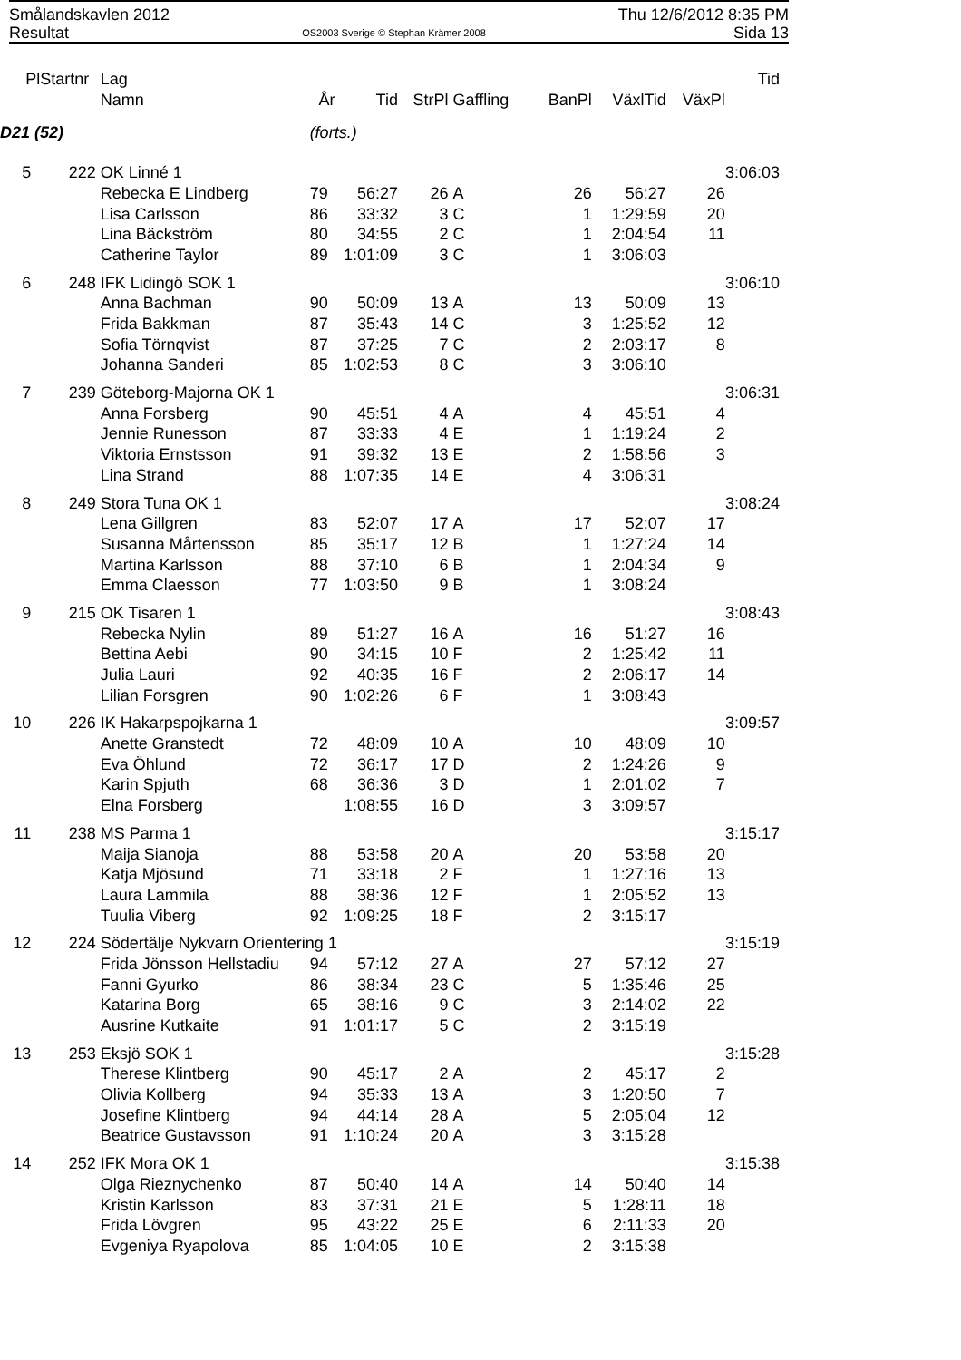Smålandskavlen 2012
Resultat
OS2003 Sverige © Stephan Krämer 2008
Thu 12/6/2012 8:35 PM
Sida 13
| Pl | Startnr | Lag | | | | | | | | Tid |
| --- | --- | --- | --- | --- | --- | --- | --- | --- | --- | --- |
| | | Namn | År | Tid | StrPl | Gaffling | BanPl | VäxlTid | VäxPl | |
| D21 (52) | | | (forts.) | | | | | | | |
| 5 | 222 | OK Linné 1 | | | | | | | | 3:06:03 |
| | | Rebecka E Lindberg | 79 | 56:27 | 26 | A | 26 | 56:27 | 26 | |
| | | Lisa Carlsson | 86 | 33:32 | 3 | C | 1 | 1:29:59 | 20 | |
| | | Lina Bäckström | 80 | 34:55 | 2 | C | 1 | 2:04:54 | 11 | |
| | | Catherine Taylor | 89 | 1:01:09 | 3 | C | 1 | 3:06:03 | | |
| 6 | 248 | IFK Lidingö SOK 1 | | | | | | | | 3:06:10 |
| | | Anna Bachman | 90 | 50:09 | 13 | A | 13 | 50:09 | 13 | |
| | | Frida Bakkman | 87 | 35:43 | 14 | C | 3 | 1:25:52 | 12 | |
| | | Sofia Törnqvist | 87 | 37:25 | 7 | C | 2 | 2:03:17 | 8 | |
| | | Johanna Sanderi | 85 | 1:02:53 | 8 | C | 3 | 3:06:10 | | |
| 7 | 239 | Göteborg-Majorna OK 1 | | | | | | | | 3:06:31 |
| | | Anna Forsberg | 90 | 45:51 | 4 | A | 4 | 45:51 | 4 | |
| | | Jennie Runesson | 87 | 33:33 | 4 | E | 1 | 1:19:24 | 2 | |
| | | Viktoria Ernstsson | 91 | 39:32 | 13 | E | 2 | 1:58:56 | 3 | |
| | | Lina Strand | 88 | 1:07:35 | 14 | E | 4 | 3:06:31 | | |
| 8 | 249 | Stora Tuna OK 1 | | | | | | | | 3:08:24 |
| | | Lena Gillgren | 83 | 52:07 | 17 | A | 17 | 52:07 | 17 | |
| | | Susanna Mårtensson | 85 | 35:17 | 12 | B | 1 | 1:27:24 | 14 | |
| | | Martina Karlsson | 88 | 37:10 | 6 | B | 1 | 2:04:34 | 9 | |
| | | Emma Claesson | 77 | 1:03:50 | 9 | B | 1 | 3:08:24 | | |
| 9 | 215 | OK Tisaren 1 | | | | | | | | 3:08:43 |
| | | Rebecka Nylin | 89 | 51:27 | 16 | A | 16 | 51:27 | 16 | |
| | | Bettina Aebi | 90 | 34:15 | 10 | F | 2 | 1:25:42 | 11 | |
| | | Julia Lauri | 92 | 40:35 | 16 | F | 2 | 2:06:17 | 14 | |
| | | Lilian Forsgren | 90 | 1:02:26 | 6 | F | 1 | 3:08:43 | | |
| 10 | 226 | IK Hakarpspojkarna 1 | | | | | | | | 3:09:57 |
| | | Anette Granstedt | 72 | 48:09 | 10 | A | 10 | 48:09 | 10 | |
| | | Eva Öhlund | 72 | 36:17 | 17 | D | 2 | 1:24:26 | 9 | |
| | | Karin Spjuth | 68 | 36:36 | 3 | D | 1 | 2:01:02 | 7 | |
| | | Elna Forsberg | | 1:08:55 | 16 | D | 3 | 3:09:57 | | |
| 11 | 238 | MS Parma 1 | | | | | | | | 3:15:17 |
| | | Maija Sianoja | 88 | 53:58 | 20 | A | 20 | 53:58 | 20 | |
| | | Katja Mjösund | 71 | 33:18 | 2 | F | 1 | 1:27:16 | 13 | |
| | | Laura Lammila | 88 | 38:36 | 12 | F | 1 | 2:05:52 | 13 | |
| | | Tuulia Viberg | 92 | 1:09:25 | 18 | F | 2 | 3:15:17 | | |
| 12 | 224 | Södertälje Nykvarn Orientering 1 | | | | | | | | 3:15:19 |
| | | Frida Jönsson Hellstadiu | 94 | 57:12 | 27 | A | 27 | 57:12 | 27 | |
| | | Fanni Gyurko | 86 | 38:34 | 23 | C | 5 | 1:35:46 | 25 | |
| | | Katarina Borg | 65 | 38:16 | 9 | C | 3 | 2:14:02 | 22 | |
| | | Ausrine Kutkaite | 91 | 1:01:17 | 5 | C | 2 | 3:15:19 | | |
| 13 | 253 | Eksjö SOK 1 | | | | | | | | 3:15:28 |
| | | Therese Klintberg | 90 | 45:17 | 2 | A | 2 | 45:17 | 2 | |
| | | Olivia Kollberg | 94 | 35:33 | 13 | A | 3 | 1:20:50 | 7 | |
| | | Josefine Klintberg | 94 | 44:14 | 28 | A | 5 | 2:05:04 | 12 | |
| | | Beatrice Gustavsson | 91 | 1:10:24 | 20 | A | 3 | 3:15:28 | | |
| 14 | 252 | IFK Mora OK 1 | | | | | | | | 3:15:38 |
| | | Olga Rieznychenko | 87 | 50:40 | 14 | A | 14 | 50:40 | 14 | |
| | | Kristin Karlsson | 83 | 37:31 | 21 | E | 5 | 1:28:11 | 18 | |
| | | Frida Lövgren | 95 | 43:22 | 25 | E | 6 | 2:11:33 | 20 | |
| | | Evgeniya Ryapolova | 85 | 1:04:05 | 10 | E | 2 | 3:15:38 | | |